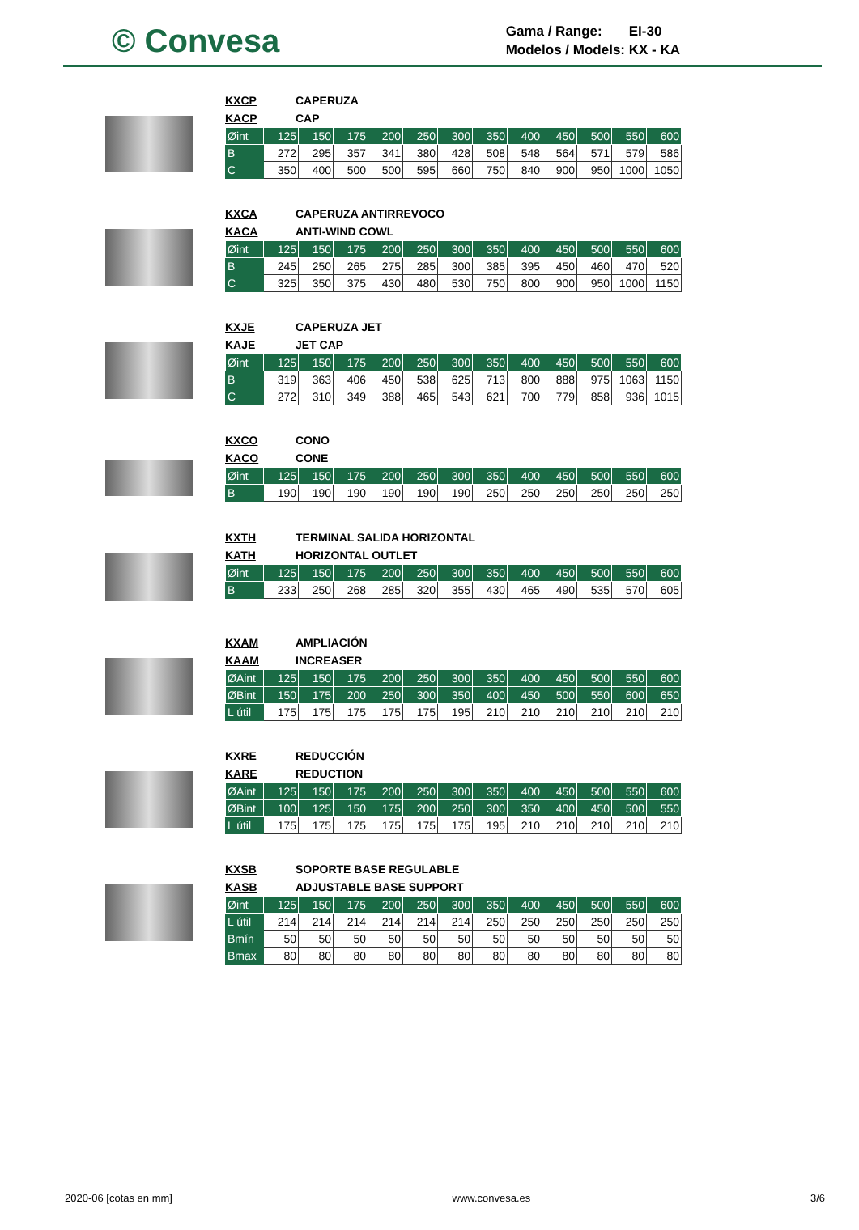© Convesa
Gama / Range: EI-30
Modelos / Models: KX - KA
KXCP CAPERUZA
KACP CAP
| Øint | 125 | 150 | 175 | 200 | 250 | 300 | 350 | 400 | 450 | 500 | 550 | 600 |
| B | 272 | 295 | 357 | 341 | 380 | 428 | 508 | 548 | 564 | 571 | 579 | 586 |
| C | 350 | 400 | 500 | 500 | 595 | 660 | 750 | 840 | 900 | 950 | 1000 | 1050 |
KXCA CAPERUZA ANTIRREVOCO
KACA ANTI-WIND COWL
| Øint | 125 | 150 | 175 | 200 | 250 | 300 | 350 | 400 | 450 | 500 | 550 | 600 |
| B | 245 | 250 | 265 | 275 | 285 | 300 | 385 | 395 | 450 | 460 | 470 | 520 |
| C | 325 | 350 | 375 | 430 | 480 | 530 | 750 | 800 | 900 | 950 | 1000 | 1150 |
KXJE CAPERUZA JET
KAJE JET CAP
| Øint | 125 | 150 | 175 | 200 | 250 | 300 | 350 | 400 | 450 | 500 | 550 | 600 |
| B | 319 | 363 | 406 | 450 | 538 | 625 | 713 | 800 | 888 | 975 | 1063 | 1150 |
| C | 272 | 310 | 349 | 388 | 465 | 543 | 621 | 700 | 779 | 858 | 936 | 1015 |
KXCO CONO
KACO CONE
| Øint | 125 | 150 | 175 | 200 | 250 | 300 | 350 | 400 | 450 | 500 | 550 | 600 |
| B | 190 | 190 | 190 | 190 | 190 | 190 | 250 | 250 | 250 | 250 | 250 | 250 |
KXTH TERMINAL SALIDA HORIZONTAL
KATH HORIZONTAL OUTLET
| Øint | 125 | 150 | 175 | 200 | 250 | 300 | 350 | 400 | 450 | 500 | 550 | 600 |
| B | 233 | 250 | 268 | 285 | 320 | 355 | 430 | 465 | 490 | 535 | 570 | 605 |
KXAM AMPLIACIÓN
KAAM INCREASER
| ØAint | 125 | 150 | 175 | 200 | 250 | 300 | 350 | 400 | 450 | 500 | 550 | 600 |
| ØBint | 150 | 175 | 200 | 250 | 300 | 350 | 400 | 450 | 500 | 550 | 600 | 650 |
| L útil | 175 | 175 | 175 | 175 | 175 | 195 | 210 | 210 | 210 | 210 | 210 | 210 |
KXRE REDUCCIÓN
KARE REDUCTION
| ØAint | 125 | 150 | 175 | 200 | 250 | 300 | 350 | 400 | 450 | 500 | 550 | 600 |
| ØBint | 100 | 125 | 150 | 175 | 200 | 250 | 300 | 350 | 400 | 450 | 500 | 550 |
| L útil | 175 | 175 | 175 | 175 | 175 | 175 | 195 | 210 | 210 | 210 | 210 | 210 |
KXSB SOPORTE BASE REGULABLE
KASB ADJUSTABLE BASE SUPPORT
| Øint | 125 | 150 | 175 | 200 | 250 | 300 | 350 | 400 | 450 | 500 | 550 | 600 |
| L útil | 214 | 214 | 214 | 214 | 214 | 214 | 250 | 250 | 250 | 250 | 250 | 250 |
| Bmín | 50 | 50 | 50 | 50 | 50 | 50 | 50 | 50 | 50 | 50 | 50 | 50 |
| Bmax | 80 | 80 | 80 | 80 | 80 | 80 | 80 | 80 | 80 | 80 | 80 | 80 |
2020-06 [cotas en mm] www.convesa.es 3/6